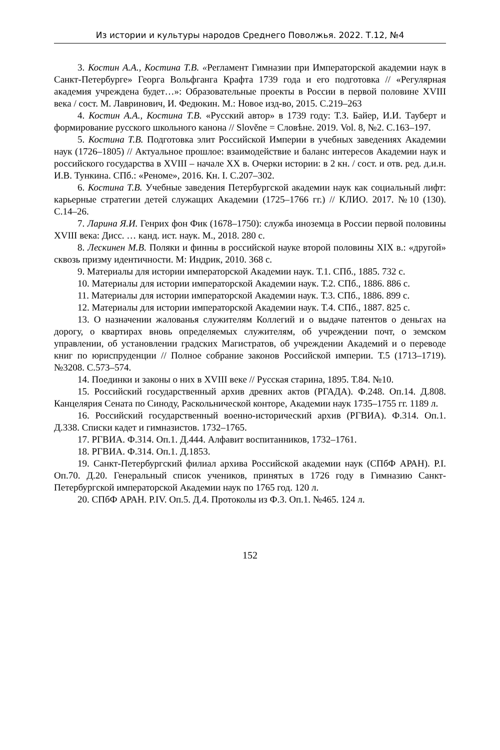Из истории и культуры народов Среднего Поволжья. 2022. Т.12, №4
3. Костин А.А., Костина Т.В. «Регламент Гимназии при Императорской академии наук в Санкт-Петербурге» Георга Вольфганга Крафта 1739 года и его подготовка // «Регулярная академия учреждена будет…»: Образовательные проекты в России в первой половине XVIII века / сост. М. Лавринович, И. Федюкин. М.: Новое изд-во, 2015. С.219–263
4. Костин А.А., Костина Т.В. «Русский автор» в 1739 году: Т.З. Байер, И.И. Тауберт и формирование русского школьного канона // Slověne = Словѣне. 2019. Vol. 8, №2. С.163–197.
5. Костина Т.В. Подготовка элит Российской Империи в учебных заведениях Академии наук (1726–1805) // Актуальное прошлое: взаимодействие и баланс интересов Академии наук и российского государства в XVIII – начале XX в. Очерки истории: в 2 кн. / сост. и отв. ред. д.и.н. И.В. Тункина. СПб.: «Реноме», 2016. Кн. I. С.207–302.
6. Костина Т.В. Учебные заведения Петербургской академии наук как социальный лифт: карьерные стратегии детей служащих Академии (1725–1766 гг.) // КЛИО. 2017. №10 (130). С.14–26.
7. Ларина Я.И. Генрих фон Фик (1678–1750): служба иноземца в России первой половины XVIII века: Дисс. … канд. ист. наук. М., 2018. 280 с.
8. Лескинен М.В. Поляки и финны в российской науке второй половины XIX в.: «другой» сквозь призму идентичности. М: Индрик, 2010. 368 с.
9. Материалы для истории императорской Академии наук. Т.1. СПб., 1885. 732 с.
10. Материалы для истории императорской Академии наук. Т.2. СПб., 1886. 886 с.
11. Материалы для истории императорской Академии наук. Т.3. СПб., 1886. 899 с.
12. Материалы для истории императорской Академии наук. Т.4. СПб., 1887. 825 с.
13. О назначении жалованья служителям Коллегий и о выдаче патентов о деньгах на дорогу, о квартирах вновь определяемых служителям, об учреждении почт, о земском управлении, об установлении градских Магистратов, об учреждении Академий и о переводе книг по юриспруденции // Полное собрание законов Российской империи. Т.5 (1713–1719). №3208. С.573–574.
14. Поединки и законы о них в XVIII веке // Русская старина, 1895. Т.84. №10.
15. Российский государственный архив древних актов (РГАДА). Ф.248. Оп.14. Д.808. Канцелярия Сената по Синоду, Раскольнической конторе, Академии наук 1735–1755 гг. 1189 л.
16. Российский государственный военно-исторический архив (РГВИА). Ф.314. Оп.1. Д.338. Списки кадет и гимназистов. 1732–1765.
17. РГВИА. Ф.314. Оп.1. Д.444. Алфавит воспитанников, 1732–1761.
18. РГВИА. Ф.314. Оп.1. Д.1853.
19. Санкт-Петербургский филиал архива Российской академии наук (СПбФ АРАН). Р.I. Оп.70. Д.20. Генеральный список учеников, принятых в 1726 году в Гимназию Санкт-Петербургской императорской Академии наук по 1765 год. 120 л.
20. СПбФ АРАН. Р.IV. Оп.5. Д.4. Протоколы из Ф.3. Оп.1. №465. 124 л.
152